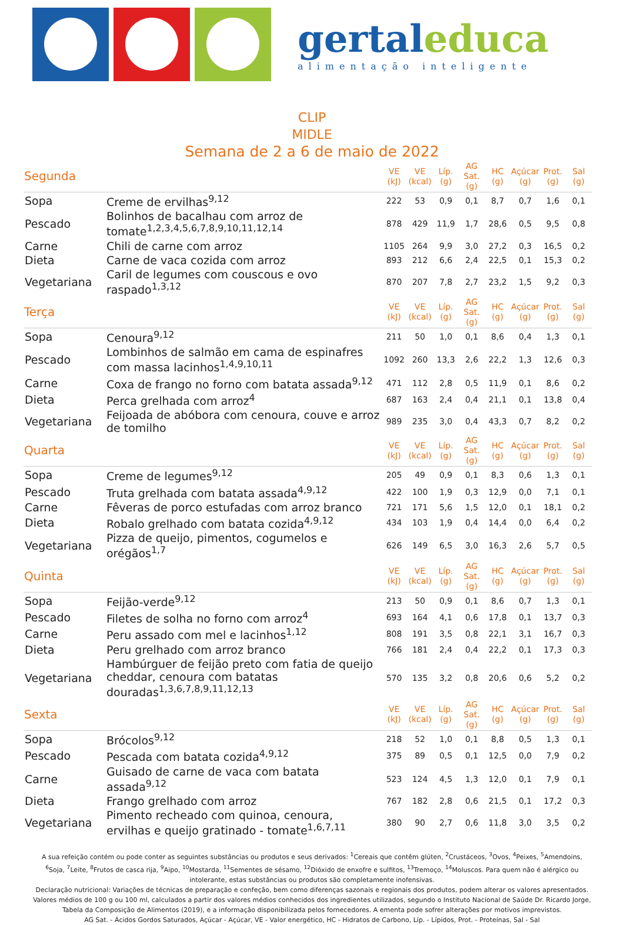gertaleduca
alimentação inteligente
CLIP
MIDLE
Semana de 2 a 6 de maio de 2022
| Segunda | | VE (kJ) | VE (kcal) | Líp. (g) | AG Sat. (g) | HC (g) | Açúcar (g) | Prot. (g) | Sal (g) |
| --- | --- | --- | --- | --- | --- | --- | --- | --- | --- |
| Sopa | Creme de ervilhas<sup>9,12</sup> | 222 | 53 | 0,9 | 0,1 | 8,7 | 0,7 | 1,6 | 0,1 |
| Pescado | Bolinhos de bacalhau com arroz de tomate<sup>1,2,3,4,5,6,7,8,9,10,11,12,14</sup> | 878 | 429 | 11,9 | 1,7 | 28,6 | 0,5 | 9,5 | 0,8 |
| Carne | Chili de carne com arroz | 1105 | 264 | 9,9 | 3,0 | 27,2 | 0,3 | 16,5 | 0,2 |
| Dieta | Carne de vaca cozida com arroz | 893 | 212 | 6,6 | 2,4 | 22,5 | 0,1 | 15,3 | 0,2 |
| Vegetariana | Caril de legumes com couscous e ovo raspado<sup>1,3,12</sup> | 870 | 207 | 7,8 | 2,7 | 23,2 | 1,5 | 9,2 | 0,3 |
| Terça | | VE (kJ) | VE (kcal) | Líp. (g) | AG Sat. (g) | HC (g) | Açúcar (g) | Prot. (g) | Sal (g) |
| Sopa | Cenoura<sup>9,12</sup> | 211 | 50 | 1,0 | 0,1 | 8,6 | 0,4 | 1,3 | 0,1 |
| Pescado | Lombinhos de salmão em cama de espinafres com massa lacinhos<sup>1,4,9,10,11</sup> | 1092 | 260 | 13,3 | 2,6 | 22,2 | 1,3 | 12,6 | 0,3 |
| Carne | Coxa de frango no forno com batata assada<sup>9,12</sup> | 471 | 112 | 2,8 | 0,5 | 11,9 | 0,1 | 8,6 | 0,2 |
| Dieta | Perca grelhada com arroz<sup>4</sup> | 687 | 163 | 2,4 | 0,4 | 21,1 | 0,1 | 13,8 | 0,4 |
| Vegetariana | Feijoada de abóbora com cenoura, couve e arroz de tomilho | 989 | 235 | 3,0 | 0,4 | 43,3 | 0,7 | 8,2 | 0,2 |
| Quarta | | VE (kJ) | VE (kcal) | Líp. (g) | AG Sat. (g) | HC (g) | Açúcar (g) | Prot. (g) | Sal (g) |
| Sopa | Creme de legumes<sup>9,12</sup> | 205 | 49 | 0,9 | 0,1 | 8,3 | 0,6 | 1,3 | 0,1 |
| Pescado | Truta grelhada com batata assada<sup>4,9,12</sup> | 422 | 100 | 1,9 | 0,3 | 12,9 | 0,0 | 7,1 | 0,1 |
| Carne | Fêveras de porco estufadas com arroz branco | 721 | 171 | 5,6 | 1,5 | 12,0 | 0,1 | 18,1 | 0,2 |
| Dieta | Robalo grelhado com batata cozida<sup>4,9,12</sup> | 434 | 103 | 1,9 | 0,4 | 14,4 | 0,0 | 6,4 | 0,2 |
| Vegetariana | Pizza de queijo, pimentos, cogumelos e orégãos<sup>1,7</sup> | 626 | 149 | 6,5 | 3,0 | 16,3 | 2,6 | 5,7 | 0,5 |
| Quinta | | VE (kJ) | VE (kcal) | Líp. (g) | AG Sat. (g) | HC (g) | Açúcar (g) | Prot. (g) | Sal (g) |
| Sopa | Feijão-verde<sup>9,12</sup> | 213 | 50 | 0,9 | 0,1 | 8,6 | 0,7 | 1,3 | 0,1 |
| Pescado | Filetes de solha no forno com arroz<sup>4</sup> | 693 | 164 | 4,1 | 0,6 | 17,8 | 0,1 | 13,7 | 0,3 |
| Carne | Peru assado com mel e lacinhos<sup>1,12</sup> | 808 | 191 | 3,5 | 0,8 | 22,1 | 3,1 | 16,7 | 0,3 |
| Dieta | Peru grelhado com arroz branco | 766 | 181 | 2,4 | 0,4 | 22,2 | 0,1 | 17,3 | 0,3 |
| Vegetariana | Hambúrguer de feijão preto com fatia de queijo cheddar, cenoura com batatas douradas<sup>1,3,6,7,8,9,11,12,13</sup> | 570 | 135 | 3,2 | 0,8 | 20,6 | 0,6 | 5,2 | 0,2 |
| Sexta | | VE (kJ) | VE (kcal) | Líp. (g) | AG Sat. (g) | HC (g) | Açúcar (g) | Prot. (g) | Sal (g) |
| Sopa | Brócolos<sup>9,12</sup> | 218 | 52 | 1,0 | 0,1 | 8,8 | 0,5 | 1,3 | 0,1 |
| Pescado | Pescada com batata cozida<sup>4,9,12</sup> | 375 | 89 | 0,5 | 0,1 | 12,5 | 0,0 | 7,9 | 0,2 |
| Carne | Guisado de carne de vaca com batata assada<sup>9,12</sup> | 523 | 124 | 4,5 | 1,3 | 12,0 | 0,1 | 7,9 | 0,1 |
| Dieta | Frango grelhado com arroz | 767 | 182 | 2,8 | 0,6 | 21,5 | 0,1 | 17,2 | 0,3 |
| Vegetariana | Pimento recheado com quinoa, cenoura, ervilhas e queijo gratinado - tomate<sup>1,6,7,11</sup> | 380 | 90 | 2,7 | 0,6 | 11,8 | 3,0 | 3,5 | 0,2 |
A sua refeição contém ou pode conter as seguintes substâncias ou produtos e seus derivados: <sup>1</sup>Cereais que contêm glúten, <sup>2</sup>Crustáceos, <sup>3</sup>Ovos, <sup>4</sup>Peixes, <sup>5</sup>Amendoins, <sup>6</sup>Soja, <sup>7</sup>Leite, <sup>8</sup>Frutos de casca rija, <sup>9</sup>Aipo, <sup>10</sup>Mostarda, <sup>11</sup>Sementes de sésamo, <sup>12</sup>Dióxido de enxofre e sulfitos, <sup>13</sup>Tremoço, <sup>14</sup>Moluscos. Para quem não é alérgico ou intolerante, estas substâncias ou produtos são completamente inofensivas.
Declaração nutricional: Variações de técnicas de preparação e confeção, bem como diferenças sazonais e regionais dos produtos, podem alterar os valores apresentados. Valores médios de 100 g ou 100 ml, calculados a partir dos valores médios conhecidos dos ingredientes utilizados, segundo o Instituto Nacional de Saúde Dr. Ricardo Jorge, Tabela da Composição de Alimentos (2019), e a informação disponibilizada pelos fornecedores. A ementa pode sofrer alterações por motivos imprevistos.
AG Sat. - Ácidos Gordos Saturados, Açúcar - Açúcar, VE - Valor energético, HC - Hidratos de Carbono, Líp. - Lípidos, Prot. - Proteínas, Sal - Sal